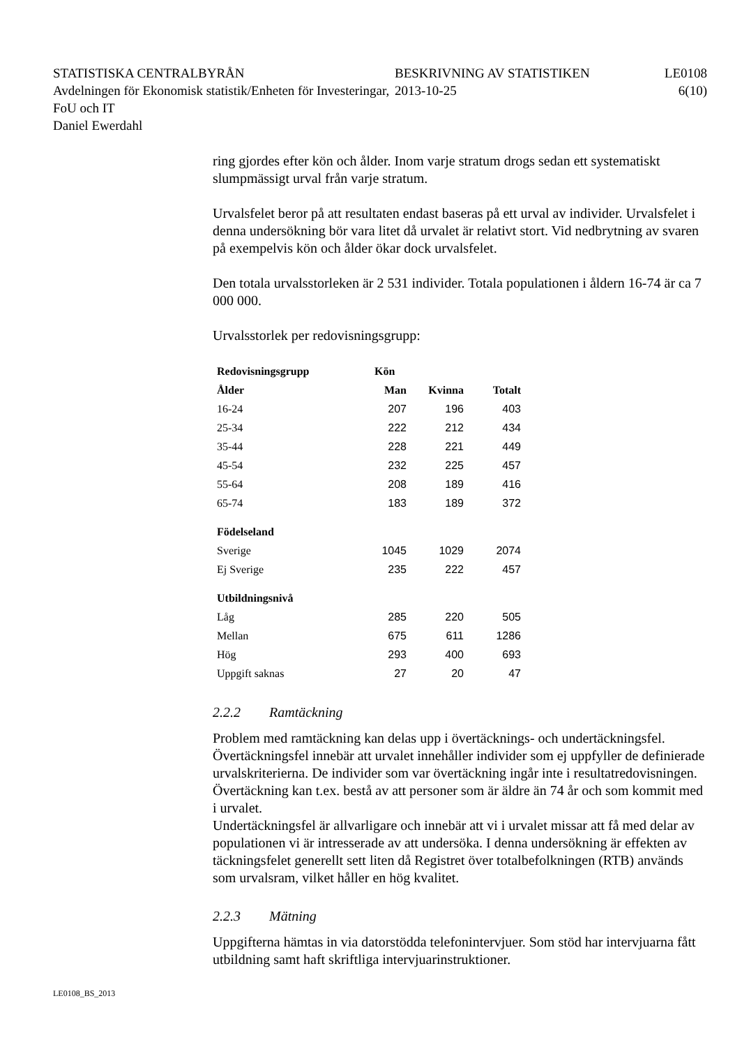STATISTISKA CENTRALBYRÅN
Avdelningen för Ekonomisk statistik/Enheten för Investeringar, FoU och IT
Daniel Ewerdahl
BESKRIVNING AV STATISTIKEN
2013-10-25
LE0108
6(10)
ring gjordes efter kön och ålder. Inom varje stratum drogs sedan ett systematiskt slumpmässigt urval från varje stratum.
Urvalsfelet beror på att resultaten endast baseras på ett urval av individer. Urvalsfelet i denna undersökning bör vara litet då urvalet är relativt stort. Vid nedbrytning av svaren på exempelvis kön och ålder ökar dock urvalsfelet.
Den totala urvalsstorleken är 2 531 individer. Totala populationen i åldern 16-74 är ca 7 000 000.
Urvalsstorlek per redovisningsgrupp:
| Redovisningsgrupp | Kön | | |
| --- | --- | --- | --- |
| Ålder | Man | Kvinna | Totalt |
| 16-24 | 207 | 196 | 403 |
| 25-34 | 222 | 212 | 434 |
| 35-44 | 228 | 221 | 449 |
| 45-54 | 232 | 225 | 457 |
| 55-64 | 208 | 189 | 416 |
| 65-74 | 183 | 189 | 372 |
| Födelseland | | | |
| Sverige | 1045 | 1029 | 2074 |
| Ej Sverige | 235 | 222 | 457 |
| Utbildningsnivå | | | |
| Låg | 285 | 220 | 505 |
| Mellan | 675 | 611 | 1286 |
| Hög | 293 | 400 | 693 |
| Uppgift saknas | 27 | 20 | 47 |
2.2.2 Ramtäckning
Problem med ramtäckning kan delas upp i övertäcknings- och undertäckningsfel. Övertäckningsfel innebär att urvalet innehåller individer som ej uppfyller de definierade urvalskriterierna. De individer som var övertäckning ingår inte i resultatredovisningen. Övertäckning kan t.ex. bestå av att personer som är äldre än 74 år och som kommit med i urvalet.
Undertäckningsfel är allvarligare och innebär att vi i urvalet missar att få med delar av populationen vi är intresserade av att undersöka. I denna undersökning är effekten av täckningsfelet generellt sett liten då Registret över totalbefolkningen (RTB) används som urvalsram, vilket håller en hög kvalitet.
2.2.3 Mätning
Uppgifterna hämtas in via datorstödda telefonintervjuer. Som stöd har intervjuarna fått utbildning samt haft skriftliga intervjuarinstruktioner.
LE0108_BS_2013